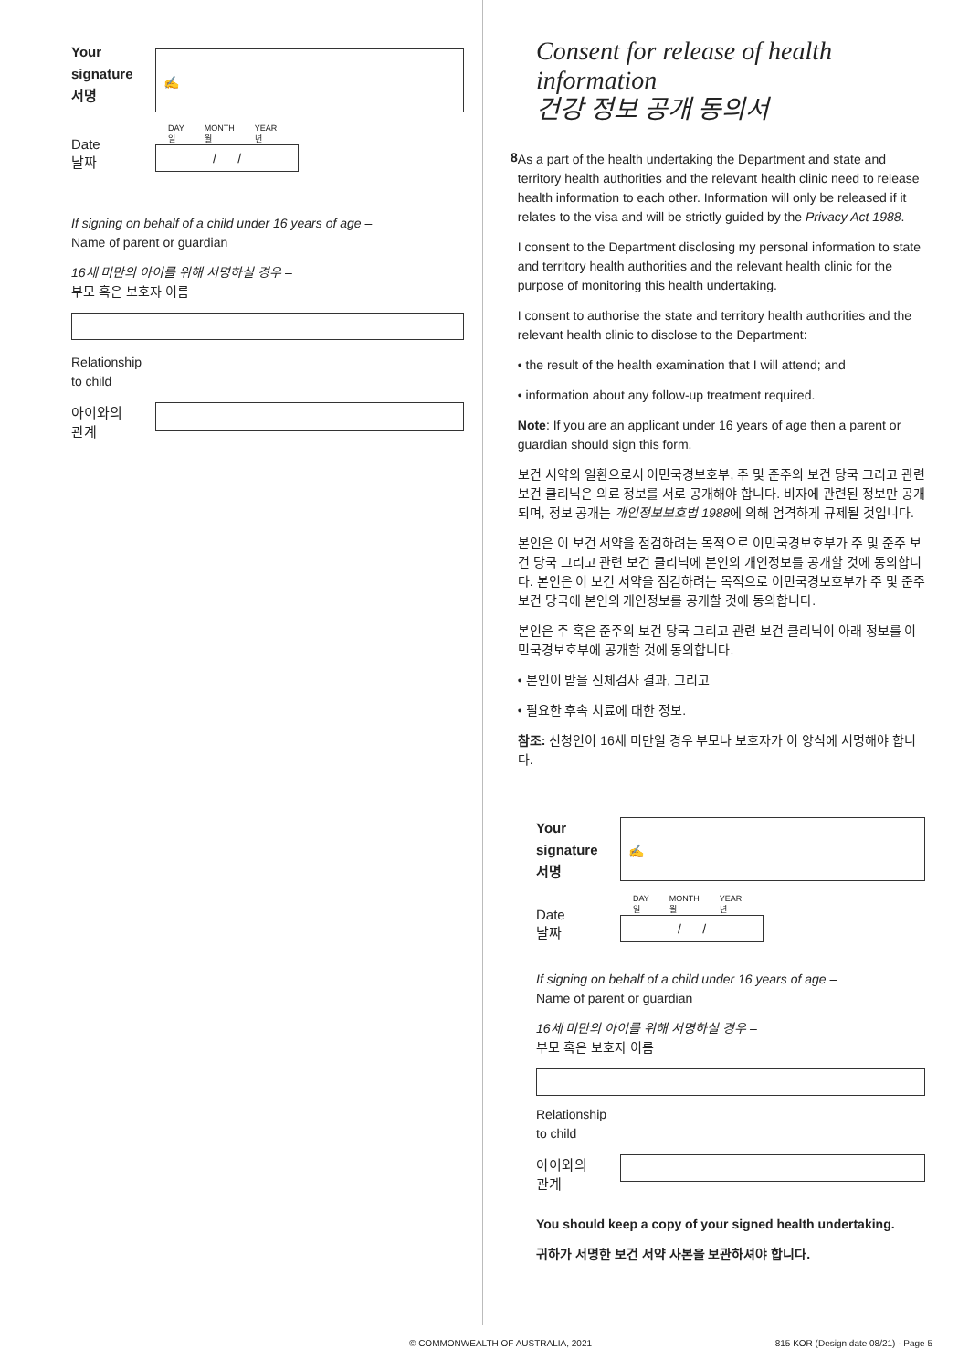Your
signature
서명
✍
Date
날짜
DAY
일 MONTH
월 YEAR
년
/ /
If signing on behalf of a child under 16 years of age –
Name of parent or guardian
16세 미만의 아이를 위해 서명하실 경우 –
부모 혹은 보호자 이름
Relationship
to child
아이와의
관계
Consent for release of health information
건강 정보 공개 동의서
8
As a part of the health undertaking the Department and state and territory health authorities and the relevant health clinic need to release health information to each other. Information will only be released if it relates to the visa and will be strictly guided by the Privacy Act 1988.
I consent to the Department disclosing my personal information to state and territory health authorities and the relevant health clinic for the purpose of monitoring this health undertaking.
I consent to authorise the state and territory health authorities and the relevant health clinic to disclose to the Department:
• the result of the health examination that I will attend; and
• information about any follow-up treatment required.
Note: If you are an applicant under 16 years of age then a parent or guardian should sign this form.
보건 서약의 일환으로서 이민국경보호부, 주 및 준주의 보건 당국 그리고 관련 보건 클리닉은 의료 정보를 서로 공개해야 합니다. 비자에 관련된 정보만 공개되며, 정보 공개는 개인정보보호법 1988에 의해 엄격하게 규제될 것입니다.
본인은 이 보건 서약을 점검하려는 목적으로 이민국경보호부가 주 및 준주 보건 당국 그리고 관련 보건 클리닉에 본인의 개인정보를 공개할 것에 동의합니다. 본인은 이 보건 서약을 점검하려는 목적으로 이민국경보호부가 주 및 준주 보건 당국에 본인의 개인정보를 공개할 것에 동의합니다.
본인은 주 혹은 준주의 보건 당국 그리고 관련 보건 클리닉이 아래 정보를 이민국경보호부에 공개할 것에 동의합니다.
• 본인이 받을 신체검사 결과, 그리고
• 필요한 후속 치료에 대한 정보.
참조: 신청인이 16세 미만일 경우 부모나 보호자가 이 양식에 서명해야 합니다.
Your
signature
서명
✍
Date
날짜
DAY
일 MONTH
월 YEAR
년
/ /
If signing on behalf of a child under 16 years of age –
Name of parent or guardian
16세 미만의 아이를 위해 서명하실 경우 –
부모 혹은 보호자 이름
Relationship
to child
아이와의
관계
You should keep a copy of your signed health undertaking.
귀하가 서명한 보건 서약 사본을 보관하셔야 합니다.
© COMMONWEALTH OF AUSTRALIA, 2021 815 KOR (Design date 08/21) - Page 5